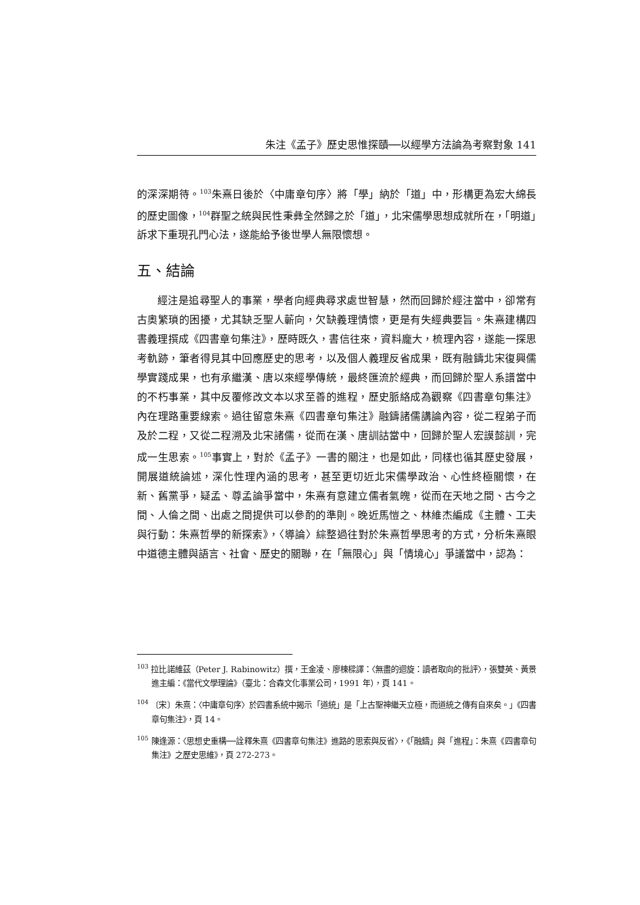朱注《孟子》歷史思惟探賾──以經學方法論為考察對象 141
的深深期待。<sup>103</sup>朱熹日後於〈中庸章句序〉將「學」納於「道」中，形構更為宏大綿長的歷史圖像，<sup>104</sup>群聖之統與民性秉彝全然歸之於「道」，北宋儒學思想成就所在，「明道」訴求下重現孔門心法，遂能給予後世學人無限懷想。
五、結論
經注是追尋聖人的事業，學者向經典尋求處世智慧，然而回歸於經注當中，卻常有古奧繁瑣的困擾，尤其缺乏聖人蘄向，欠缺義理情懷，更是有失經典要旨。朱熹建構四書義理撰成《四書章句集注》，歷時既久，書信往來，資料龐大，梳理內容，遂能一探思考軌跡，筆者得見其中回應歷史的思考，以及個人義理反省成果，既有融鑄北宋復興儒學實踐成果，也有承繼漢、唐以來經學傳統，最終匯流於經典，而回歸於聖人系譜當中的不朽事業，其中反覆修改文本以求至善的進程，歷史脈絡成為觀察《四書章句集注》內在理路重要線索。過往留意朱熹《四書章句集注》融鑄諸儒講論內容，從二程弟子而及於二程，又從二程溯及北宋諸儒，從而在漢、唐訓詁當中，回歸於聖人宏謨懿訓，完成一生思索。<sup>105</sup>事實上，對於《孟子》一書的關注，也是如此，同樣也循其歷史發展，開展道統論述，深化性理內涵的思考，甚至更切近北宋儒學政治、心性終極關懷，在新、舊黨爭，疑孟、尊孟論爭當中，朱熹有意建立儒者氣魄，從而在天地之間、古今之間、人倫之間、出處之間提供可以參酌的準則。晚近馬愷之、林維杰編成《主體、工夫與行動：朱熹哲學的新探索》，〈導論〉綜整過往對於朱熹哲學思考的方式，分析朱熹眼中道德主體與語言、社會、歷史的關聯，在「無限心」與「情境心」爭議當中，認為：
<sup>103</sup> 拉比諾維茲（Peter J. Rabinowitz）撰，王金凌、廖棟樑譯：〈無盡的迴旋：讀者取向的批評〉，張雙英、黃景進主編：《當代文學理論》（臺北：合森文化事業公司，1991 年），頁 141。
<sup>104</sup> 〔宋〕朱熹：〈中庸章句序〉於四書系統中揭示「道統」是「上古聖神繼天立極，而道統之傳有自來矣。」《四書章句集注》，頁 14。
<sup>105</sup> 陳逢源：〈思想史重構──詮釋朱熹《四書章句集注》進路的思索與反省〉，《「融鑄」與「進程」：朱熹《四書章句集注》之歷史思維》，頁 272-273。